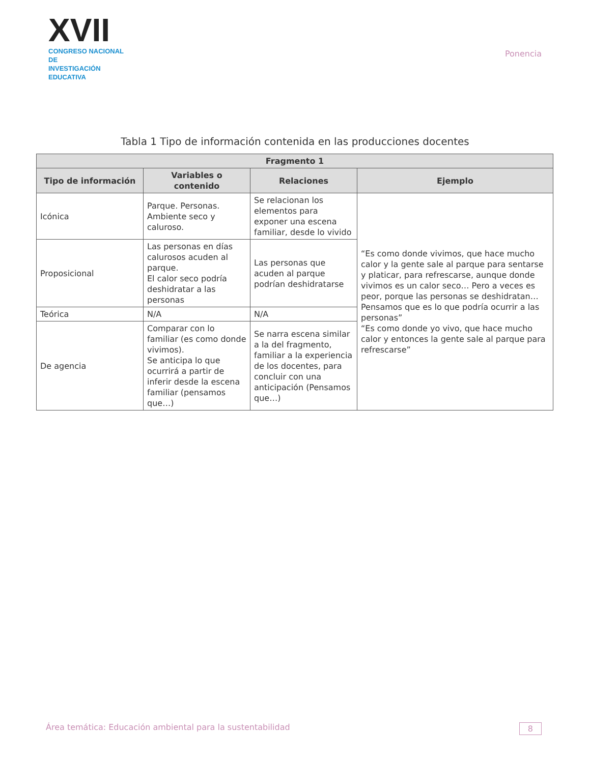XVII
CONGRESO NACIONAL DE
INVESTIGACIÓN EDUCATIVA
Ponencia
Tabla 1 Tipo de información contenida en las producciones docentes
| Fragmento 1 | | | |
| --- | --- | --- | --- |
| Tipo de información | Variables o contenido | Relaciones | Ejemplo |
| Icónica | Parque. Personas. Ambiente seco y caluroso. | Se relacionan los elementos para exponer una escena familiar, desde lo vivido | “Es como donde vivimos, que hace mucho calor y la gente sale al parque para sentarse y platicar, para refrescarse, aunque donde vivimos es un calor seco… Pero a veces es peor, porque las personas se deshidratan… Pensamos que es lo que podría ocurrir a las personas” “Es como donde yo vivo, que hace mucho calor y entonces la gente sale al parque para refrescarse” |
| Proposicional | Las personas en días calurosos acuden al parque. El calor seco podría deshidratar a las personas | Las personas que acuden al parque podrían deshidratarse | |
| Teórica | N/A | N/A | |
| De agencia | Comparar con lo familiar (es como donde vivimos). Se anticipa lo que ocurrirá a partir de inferir desde la escena familiar (pensamos que…) | Se narra escena similar a la del fragmento, familiar a la experiencia de los docentes, para concluir con una anticipación (Pensamos que…) | |
Área temática: Educación ambiental para la sustentabilidad 8